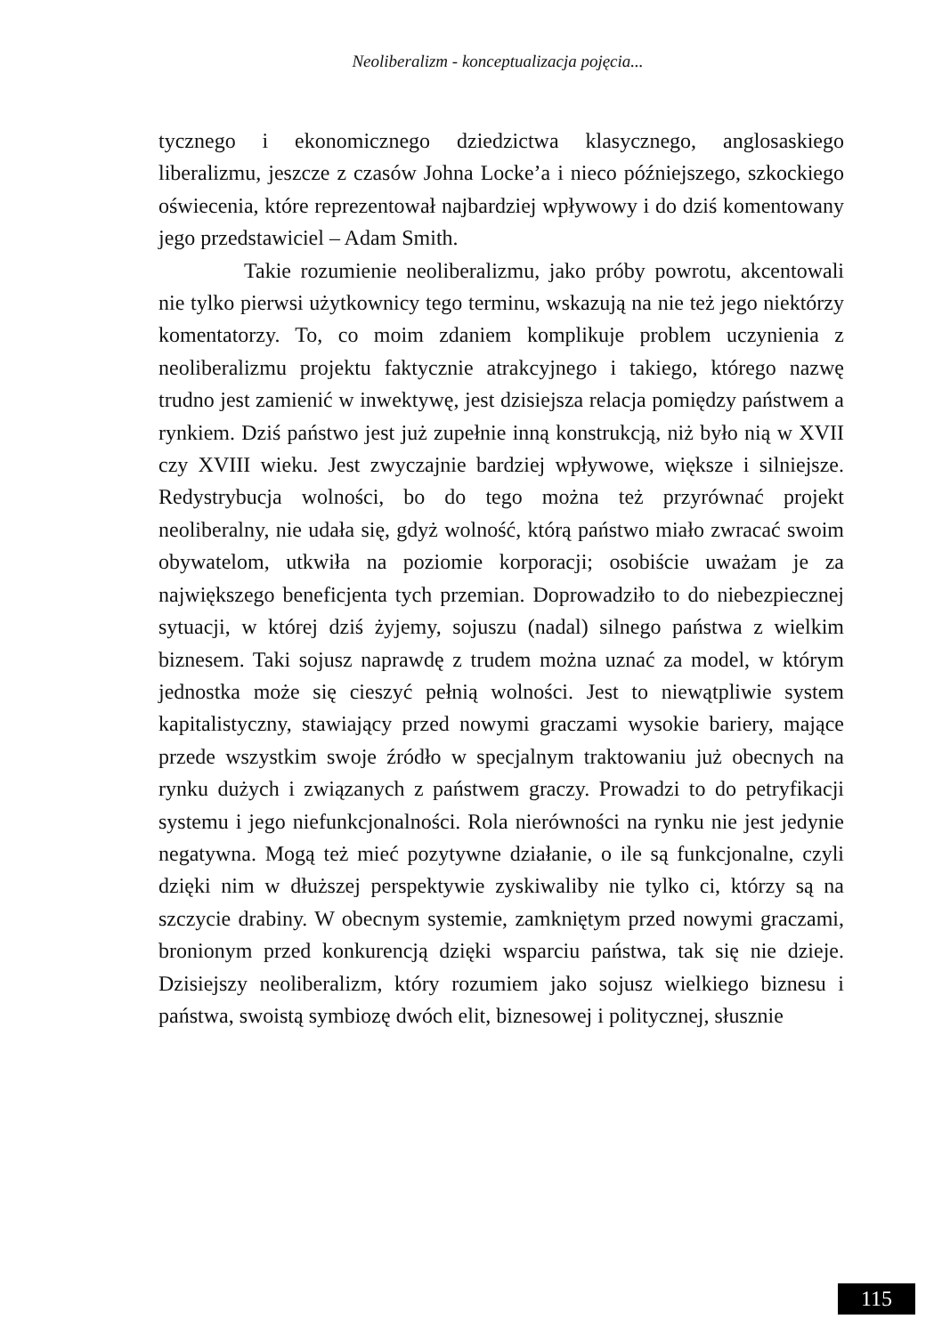Neoliberalizm - konceptualizacja pojęcia...
tycznego i ekonomicznego dziedzictwa klasycznego, anglosaskiego liberalizmu, jeszcze z czasów Johna Locke’a i nieco późniejszego, szkockiego oświecenia, które reprezentował najbardziej wpływowy i do dziś komentowany jego przedstawiciel – Adam Smith.
Takie rozumienie neoliberalizmu, jako próby powrotu, akcentowali nie tylko pierwsi użytkownicy tego terminu, wskazują na nie też jego niektórzy komentatorzy. To, co moim zdaniem komplikuje problem uczynienia z neoliberalizmu projektu faktycznie atrakcyjnego i takiego, którego nazwę trudno jest zamienić w inwektywę, jest dzisiejsza relacja pomiędzy państwem a rynkiem. Dziś państwo jest już zupełnie inną konstrukcją, niż było nią w XVII czy XVIII wieku. Jest zwyczajnie bardziej wpływowe, większe i silniejsze. Redystrybucja wolności, bo do tego można też przyrównać projekt neoliberalny, nie udała się, gdyż wolność, którą państwo miało zwracać swoim obywatelom, utkwiła na poziomie korporacji; osobiście uważam je za największego beneficjenta tych przemian. Doprowadziło to do niebezpiecznej sytuacji, w której dziś żyjemy, sojuszu (nadal) silnego państwa z wielkim biznesem. Taki sojusz naprawdę z trudem można uznać za model, w którym jednostka może się cieszyć pełnią wolności. Jest to niewątpliwie system kapitalistyczny, stawiający przed nowymi graczami wysokie bariery, mające przede wszystkim swoje źródło w specjalnym traktowaniu już obecnych na rynku dużych i związanych z państwem graczy. Prowadzi to do petryfikacji systemu i jego niefunkcjonalności. Rola nierówności na rynku nie jest jedynie negatywna. Mogą też mieć pozytywne działanie, o ile są funkcjonalne, czyli dzięki nim w dłuższej perspektywie zyskiwaliby nie tylko ci, którzy są na szczycie drabiny. W obecnym systemie, zamkniętym przed nowymi graczami, bronionym przed konkurencją dzięki wsparciu państwa, tak się nie dzieje. Dzisiejszy neoliberalizm, który rozumiem jako sojusz wielkiego biznesu i państwa, swoistą symbiozę dwóch elit, biznesowej i politycznej, słusznie
115